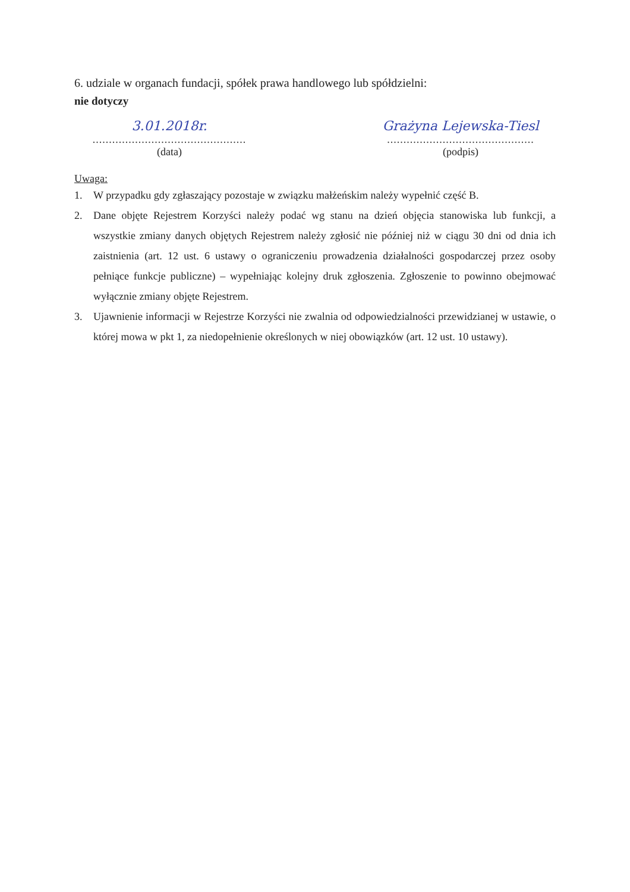6. udziale w organach fundacji, spółek prawa handlowego lub spółdzielni:
nie dotyczy
3.01.2018r.
...............................................
(data)
Grażyna Lejewska-Tiesl
.............................................
(podpis)
Uwaga:
1. W przypadku gdy zgłaszający pozostaje w związku małżeńskim należy wypełnić część B.
2. Dane objęte Rejestrem Korzyści należy podać wg stanu na dzień objęcia stanowiska lub funkcji, a wszystkie zmiany danych objętych Rejestrem należy zgłosić nie później niż w ciągu 30 dni od dnia ich zaistnienia (art. 12 ust. 6 ustawy o ograniczeniu prowadzenia działalności gospodarczej przez osoby pełniące funkcje publiczne) – wypełniając kolejny druk zgłoszenia. Zgłoszenie to powinno obejmować wyłącznie zmiany objęte Rejestrem.
3. Ujawnienie informacji w Rejestrze Korzyści nie zwalnia od odpowiedzialności przewidzianej w ustawie, o której mowa w pkt 1, za niedopełnienie określonych w niej obowiązków (art. 12 ust. 10 ustawy).